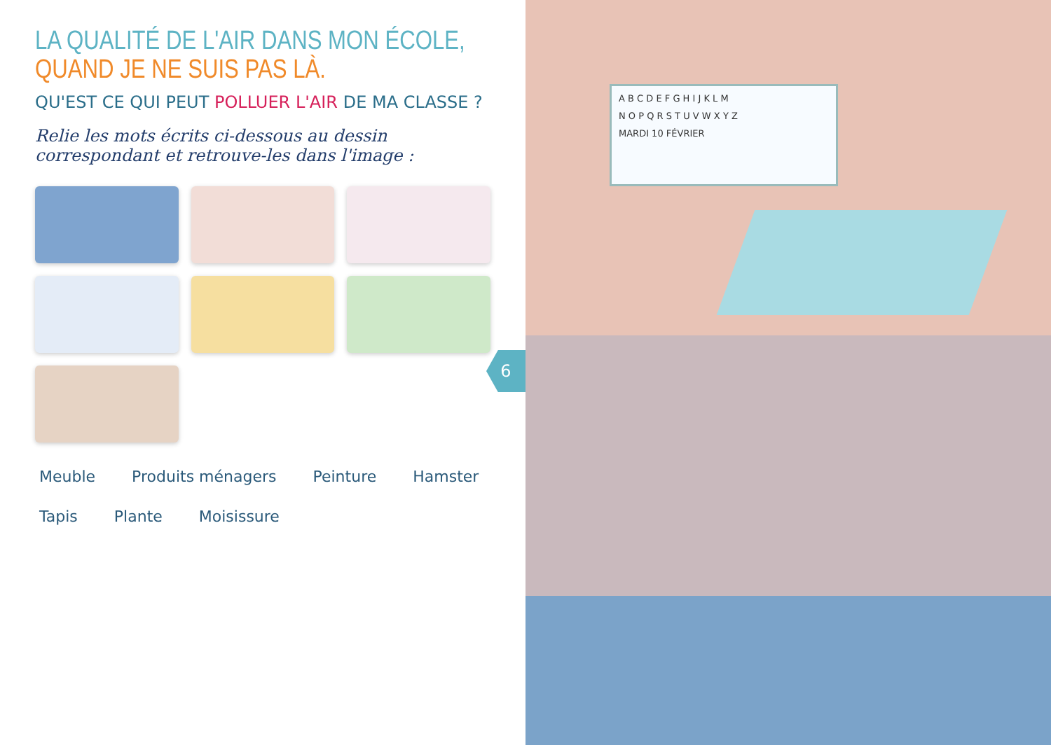LA QUALITÉ DE L'AIR DANS MON ÉCOLE, QUAND JE NE SUIS PAS LÀ.
QU'EST CE QUI PEUT POLLUER L'AIR DE MA CLASSE ?
Relie les mots écrits ci-dessous au dessin correspondant et retrouve-les dans l'image :
Meuble Produits ménagers Peinture Hamster Tapis Plante Moisissure
6
A B C D E F G H I J K L M
N O P Q R S T U V W X Y Z
MARDI 10 FÉVRIER